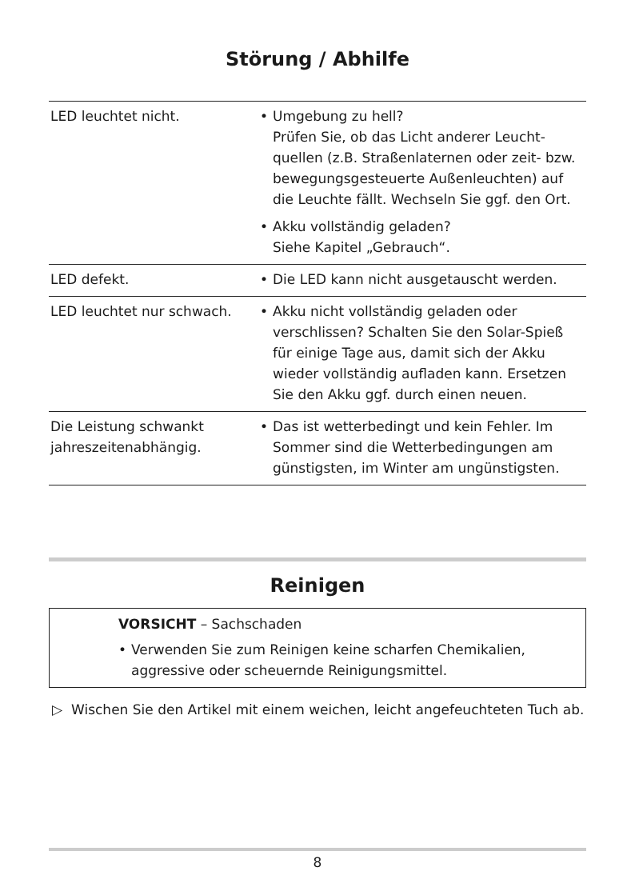Störung / Abhilfe
| LED leuchtet nicht. | • Umgebung zu hell? Prüfen Sie, ob das Licht anderer Leucht-quellen (z.B. Straßenlaternen oder zeit- bzw. bewegungsgesteuerte Außenleuchten) auf die Leuchte fällt. Wechseln Sie ggf. den Ort. • Akku vollständig geladen? Siehe Kapitel „Gebrauch“. |
| LED defekt. | • Die LED kann nicht ausgetauscht werden. |
| LED leuchtet nur schwach. | • Akku nicht vollständig geladen oder verschlissen? Schalten Sie den Solar-Spieß für einige Tage aus, damit sich der Akku wieder vollständig aufladen kann. Ersetzen Sie den Akku ggf. durch einen neuen. |
| Die Leistung schwankt jahreszeitenabhängig. | • Das ist wetterbedingt und kein Fehler. Im Sommer sind die Wetterbedingungen am günstigsten, im Winter am ungünstigsten. |
Reinigen
VORSICHT – Sachschaden
• Verwenden Sie zum Reinigen keine scharfen Chemikalien, aggressive oder scheuernde Reinigungsmittel.
▷ Wischen Sie den Artikel mit einem weichen, leicht angefeuchteten Tuch ab.
8